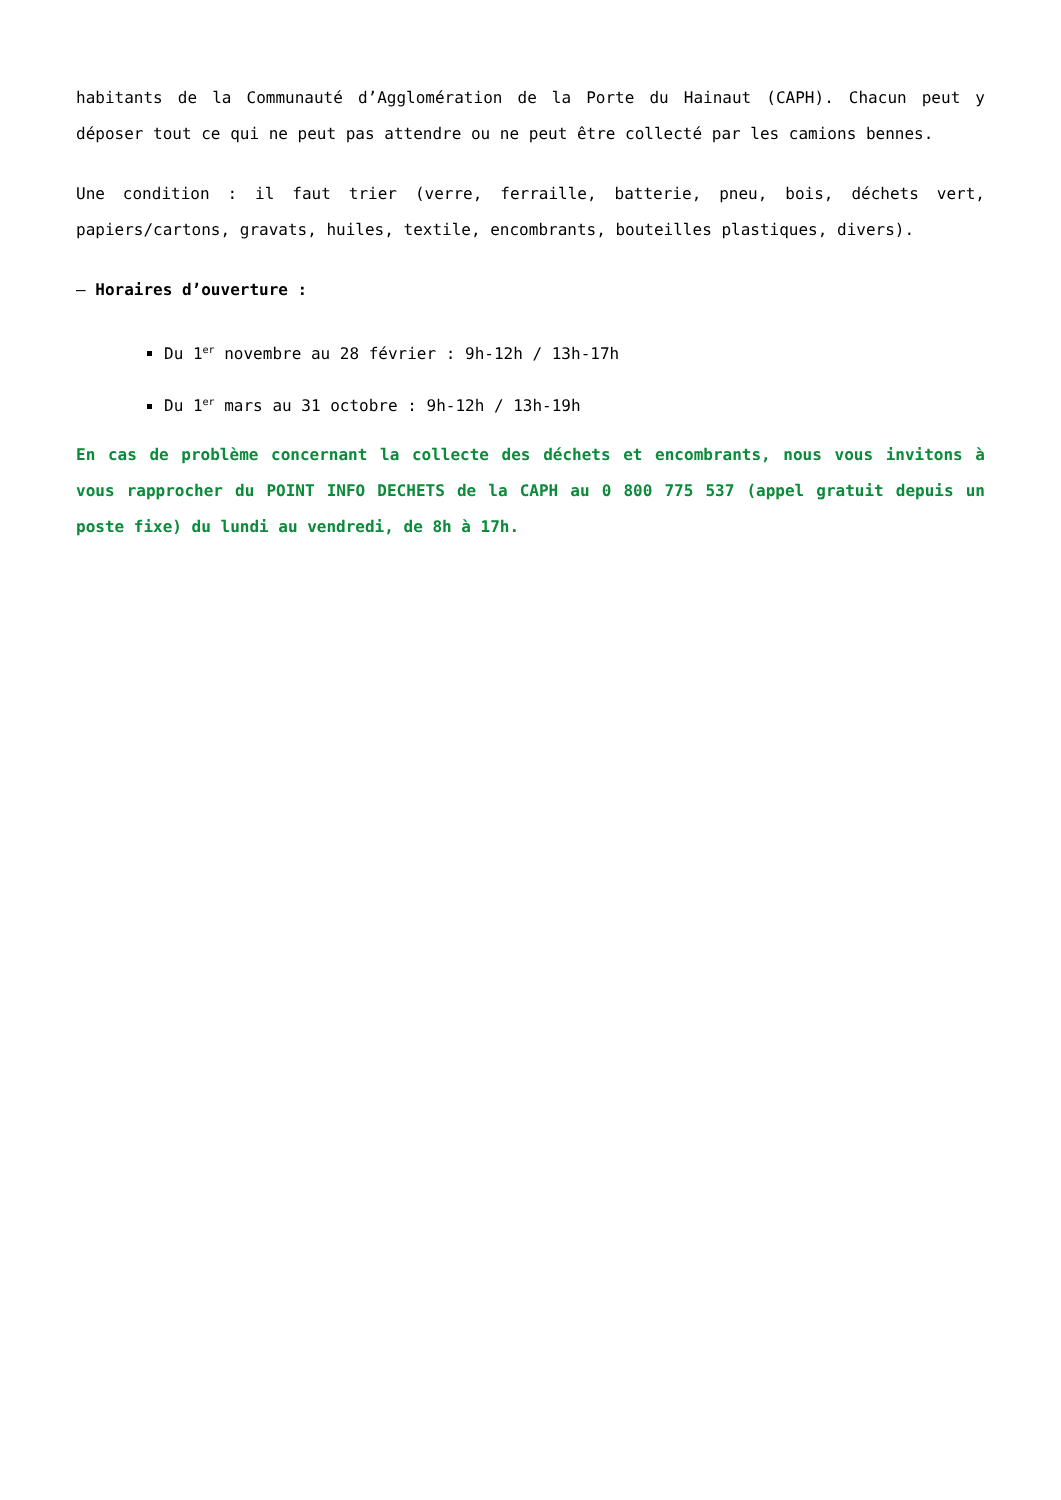habitants de la Communauté d’Agglomération de la Porte du Hainaut (CAPH). Chacun peut y déposer tout ce qui ne peut pas attendre ou ne peut être collecté par les camions bennes.
Une condition : il faut trier (verre, ferraille, batterie, pneu, bois, déchets vert, papiers/cartons, gravats, huiles, textile, encombrants, bouteilles plastiques, divers).
– Horaires d’ouverture :
Du 1<sup>er</sup> novembre au 28 février : 9h-12h / 13h-17h
Du 1<sup>er</sup> mars au 31 octobre : 9h-12h / 13h-19h
En cas de problème concernant la collecte des déchets et encombrants, nous vous invitons à vous rapprocher du POINT INFO DECHETS de la CAPH au 0 800 775 537 (appel gratuit depuis un poste fixe) du lundi au vendredi, de 8h à 17h.